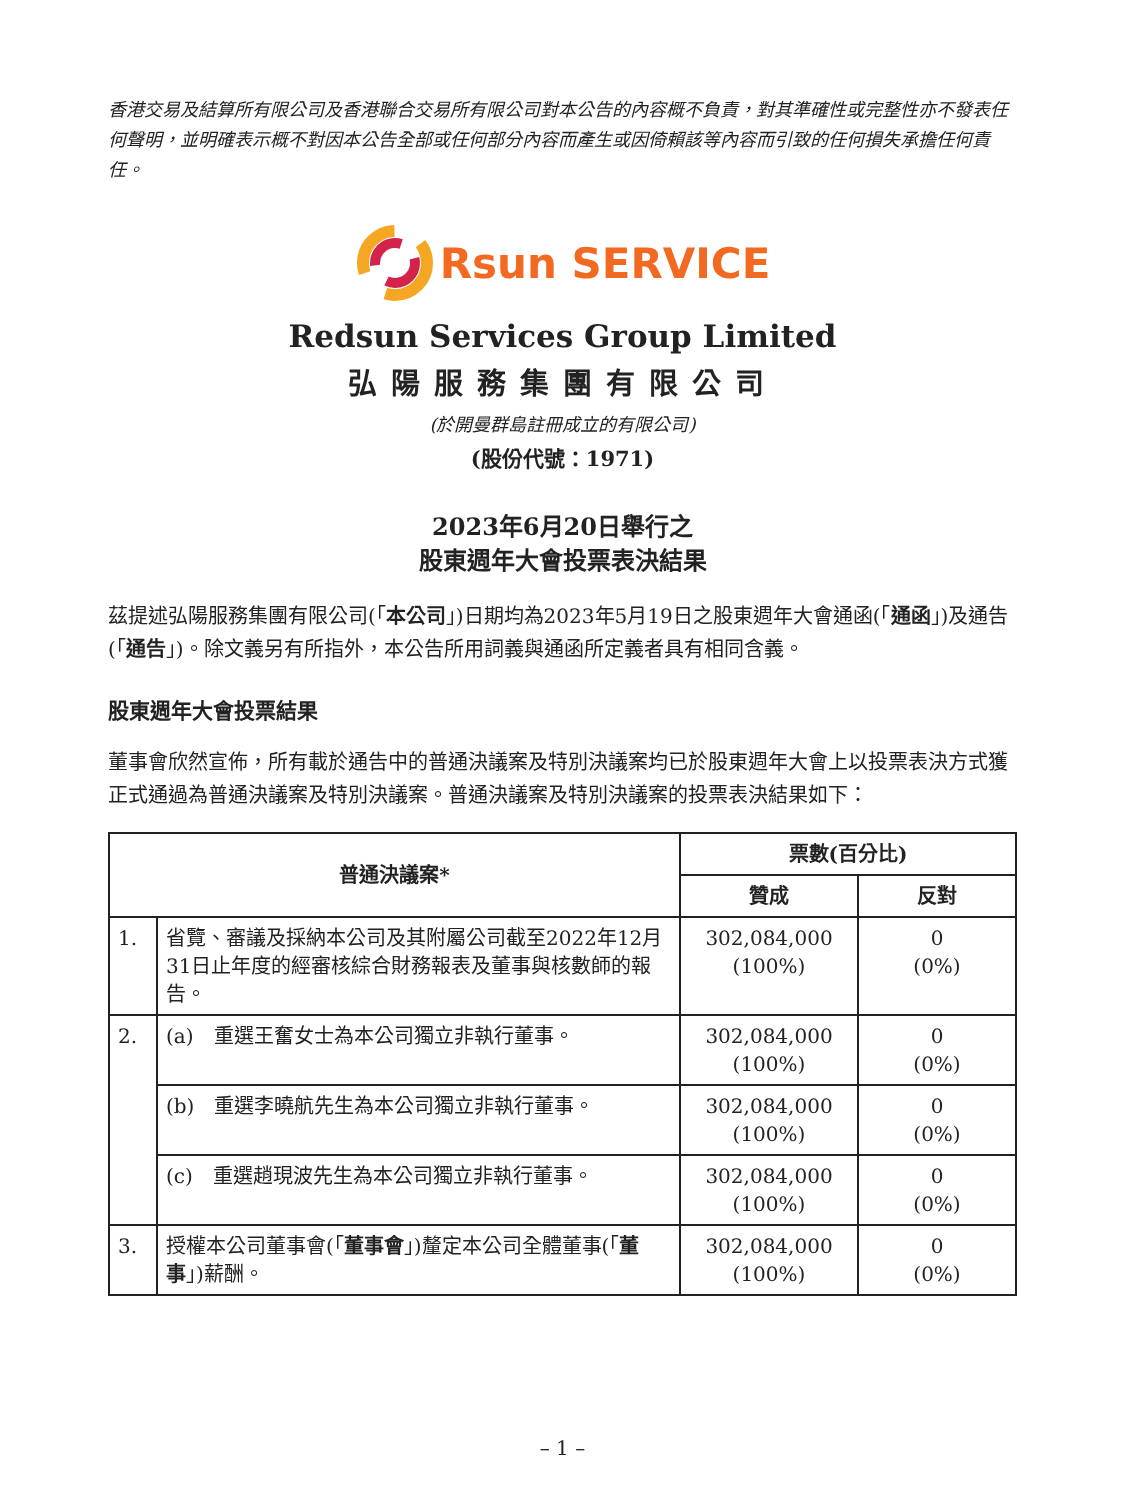香港交易及結算所有限公司及香港聯合交易所有限公司對本公告的內容概不負責，對其準確性或完整性亦不發表任何聲明，並明確表示概不對因本公告全部或任何部分內容而產生或因倚賴該等內容而引致的任何損失承擔任何責任。
Rsun SERVICE
Redsun Services Group Limited
弘陽服務集團有限公司
(於開曼群島註冊成立的有限公司)
(股份代號：1971)
2023年6月20日舉行之
股東週年大會投票表決結果
茲提述弘陽服務集團有限公司(「本公司」)日期均為2023年5月19日之股東週年大會通函(「通函」)及通告(「通告」)。除文義另有所指外，本公告所用詞義與通函所定義者具有相同含義。
股東週年大會投票結果
董事會欣然宣佈，所有載於通告中的普通決議案及特別決議案均已於股東週年大會上以投票表決方式獲正式通過為普通決議案及特別決議案。普通決議案及特別決議案的投票表決結果如下：
| 普通決議案* | | 票數(百分比) | |
| --- | --- | --- | --- |
| | | 贊成 | 反對 |
| 1. | 省覽、審議及採納本公司及其附屬公司截至2022年12月31日止年度的經審核綜合財務報表及董事與核數師的報告。 | 302,084,000 (100%) | 0 (0%) |
| 2. | (a) 重選王奮女士為本公司獨立非執行董事。 | 302,084,000 (100%) | 0 (0%) |
| | (b) 重選李曉航先生為本公司獨立非執行董事。 | 302,084,000 (100%) | 0 (0%) |
| | (c) 重選趙現波先生為本公司獨立非執行董事。 | 302,084,000 (100%) | 0 (0%) |
| 3. | 授權本公司董事會(「 董事會 」)釐定本公司全體董事(「 董事 」)薪酬。 | 302,084,000 (100%) | 0 (0%) |
– 1 –